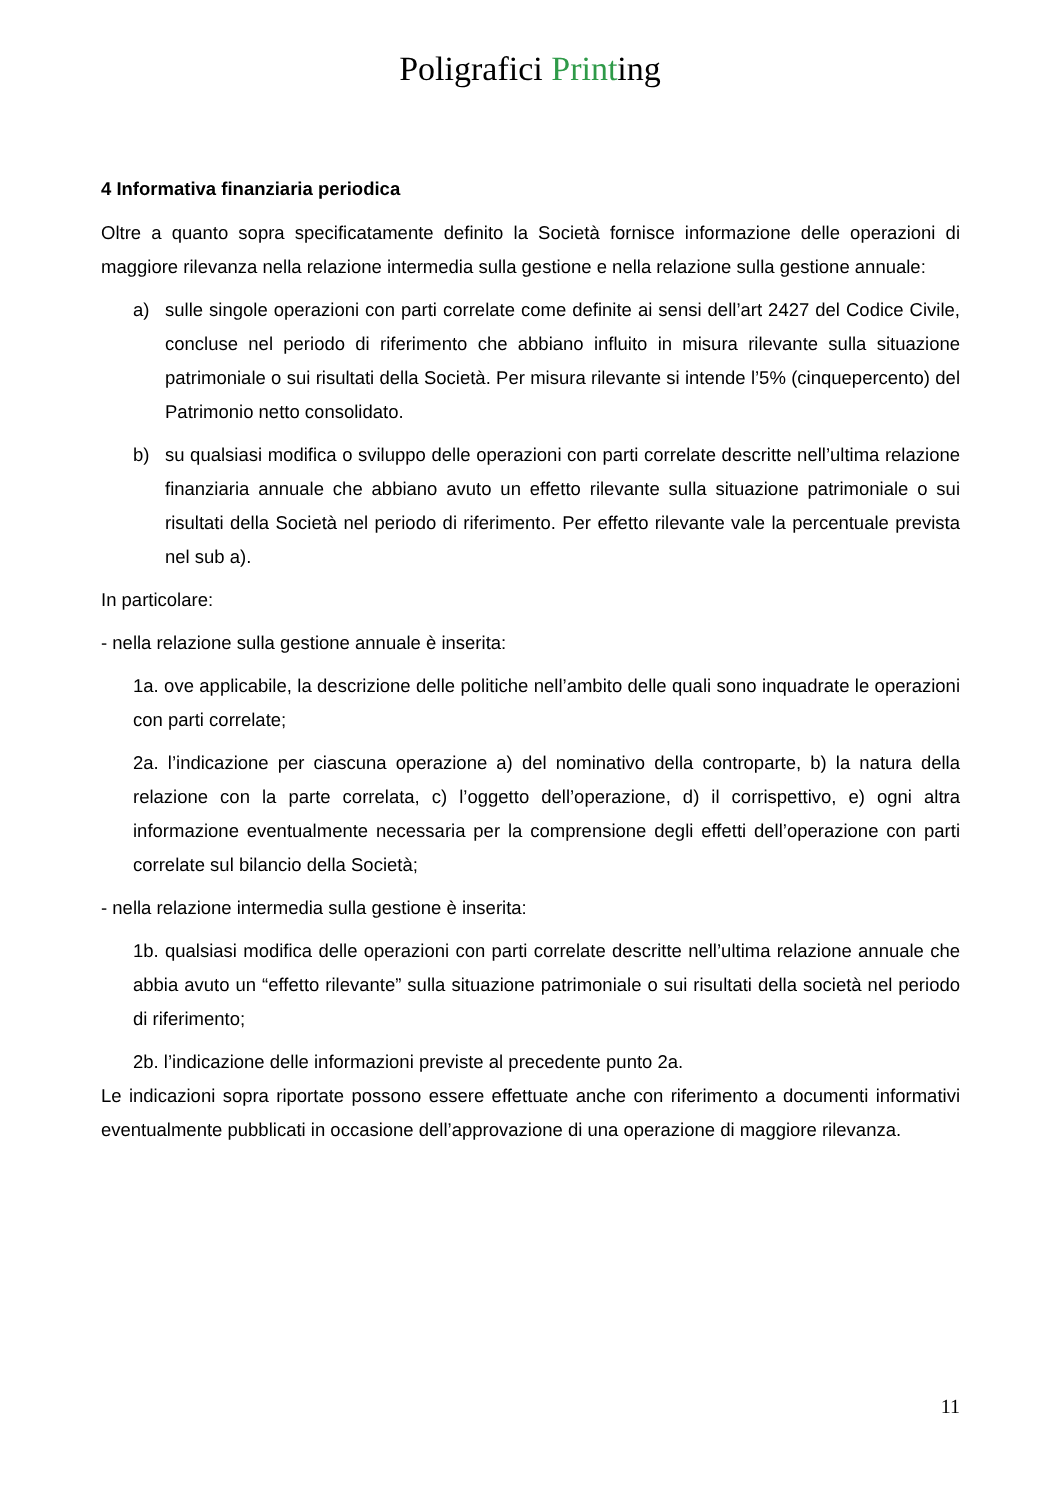Poligrafici Printing
4 Informativa finanziaria periodica
Oltre a quanto sopra specificatamente definito la Società fornisce informazione delle operazioni di maggiore rilevanza nella relazione intermedia sulla gestione e nella relazione sulla gestione annuale:
a) sulle singole operazioni con parti correlate come definite ai sensi dell’art 2427 del Codice Civile, concluse nel periodo di riferimento che abbiano influito in misura rilevante sulla situazione patrimoniale o sui risultati della Società. Per misura rilevante si intende l’5% (cinquepercento) del Patrimonio netto consolidato.
b) su qualsiasi modifica o sviluppo delle operazioni con parti correlate descritte nell’ultima relazione finanziaria annuale che abbiano avuto un effetto rilevante sulla situazione patrimoniale o sui risultati della Società nel periodo di riferimento. Per effetto rilevante vale la percentuale prevista nel sub a).
In particolare:
- nella relazione sulla gestione annuale è inserita:
1a. ove applicabile, la descrizione delle politiche nell’ambito delle quali sono inquadrate le operazioni con parti correlate;
2a. l’indicazione per ciascuna operazione a) del nominativo della controparte, b) la natura della relazione con la parte correlata, c) l’oggetto dell’operazione, d) il corrispettivo, e) ogni altra informazione eventualmente necessaria per la comprensione degli effetti dell’operazione con parti correlate sul bilancio della Società;
- nella relazione intermedia sulla gestione è inserita:
1b. qualsiasi modifica delle operazioni con parti correlate descritte nell’ultima relazione annuale che abbia avuto un “effetto rilevante” sulla situazione patrimoniale o sui risultati della società nel periodo di riferimento;
2b. l’indicazione delle informazioni previste al precedente punto 2a.
Le indicazioni sopra riportate possono essere effettuate anche con riferimento a documenti informativi eventualmente pubblicati in occasione dell’approvazione di una operazione di maggiore rilevanza.
11